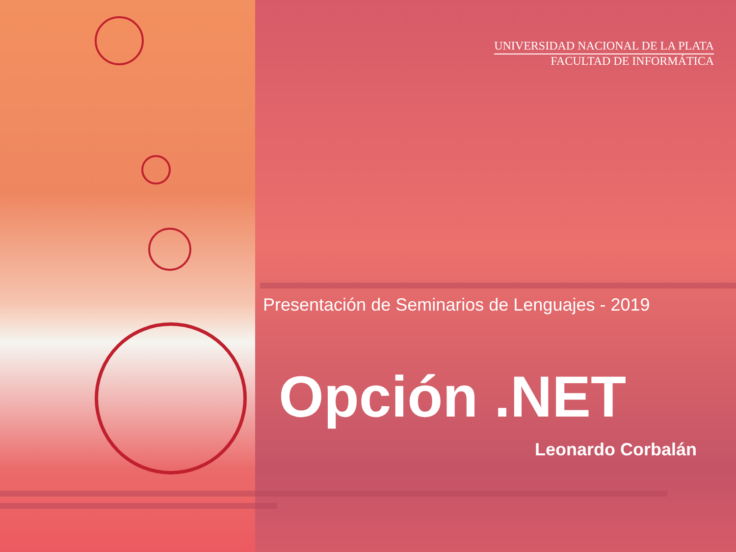UNIVERSIDAD NACIONAL DE LA PLATA
FACULTAD DE INFORMÁTICA
Presentación de Seminarios de Lenguajes - 2019
Opción .NET
Leonardo Corbalán